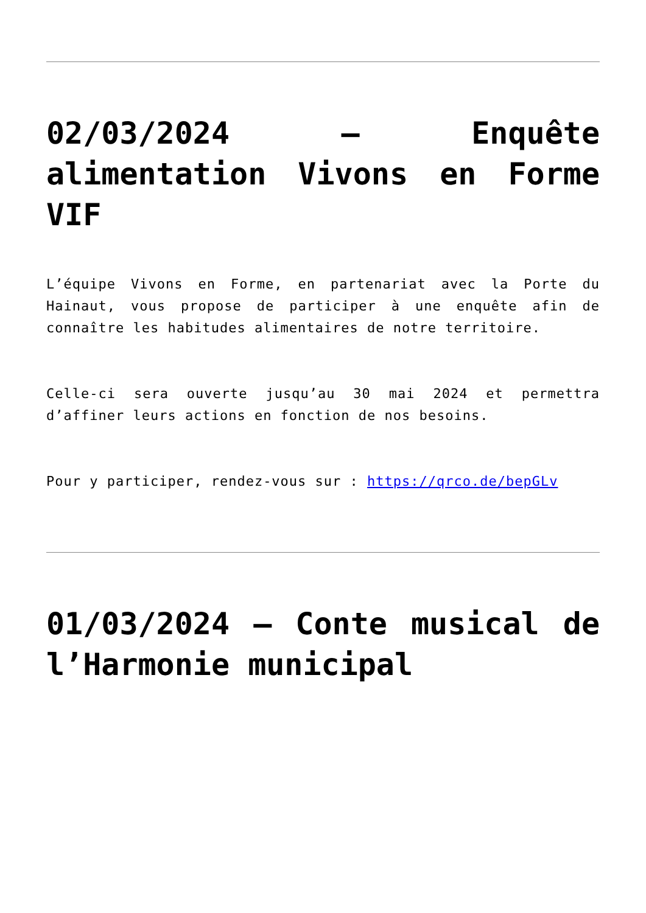02/03/2024 – Enquête alimentation Vivons en Forme VIF
L’équipe Vivons en Forme, en partenariat avec la Porte du Hainaut, vous propose de participer à une enquête afin de connaître les habitudes alimentaires de notre territoire.
Celle-ci sera ouverte jusqu’au 30 mai 2024 et permettra d’affiner leurs actions en fonction de nos besoins.
Pour y participer, rendez-vous sur : https://qrco.de/bepGLv
01/03/2024 – Conte musical de l’Harmonie municipal